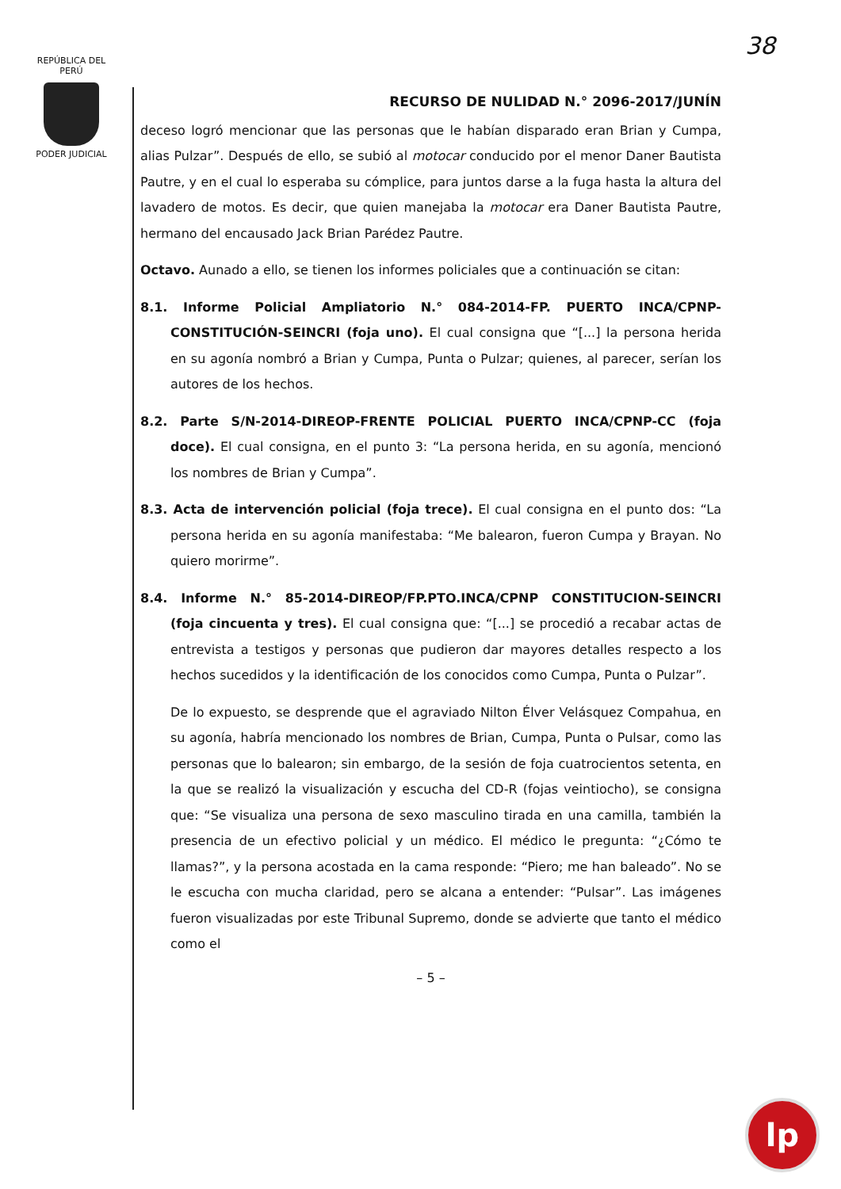REPÚBLICA DEL PERÚ
PODER JUDICIAL
38
RECURSO DE NULIDAD N.° 2096-2017/JUNÍN
deceso logró mencionar que las personas que le habían disparado eran Brian y Cumpa, alias Pulzar”. Después de ello, se subió al motocar conducido por el menor Daner Bautista Pautre, y en el cual lo esperaba su cómplice, para juntos darse a la fuga hasta la altura del lavadero de motos. Es decir, que quien manejaba la motocar era Daner Bautista Pautre, hermano del encausado Jack Brian Parédez Pautre.
Octavo. Aunado a ello, se tienen los informes policiales que a continuación se citan:
8.1. Informe Policial Ampliatorio N.° 084-2014-FP. PUERTO INCA/CPNP-CONSTITUCIÓN-SEINCRI (foja uno). El cual consigna que “[...] la persona herida en su agonía nombró a Brian y Cumpa, Punta o Pulzar; quienes, al parecer, serían los autores de los hechos.
8.2. Parte S/N-2014-DIREOP-FRENTE POLICIAL PUERTO INCA/CPNP-CC (foja doce). El cual consigna, en el punto 3: “La persona herida, en su agonía, mencionó los nombres de Brian y Cumpa”.
8.3. Acta de intervención policial (foja trece). El cual consigna en el punto dos: “La persona herida en su agonía manifestaba: “Me balearon, fueron Cumpa y Brayan. No quiero morirme”.
8.4. Informe N.° 85-2014-DIREOP/FP.PTO.INCA/CPNP CONSTITUCION-SEINCRI (foja cincuenta y tres). El cual consigna que: “[...] se procedió a recabar actas de entrevista a testigos y personas que pudieron dar mayores detalles respecto a los hechos sucedidos y la identificación de los conocidos como Cumpa, Punta o Pulzar”.
De lo expuesto, se desprende que el agraviado Nilton Élver Velásquez Compahua, en su agonía, habría mencionado los nombres de Brian, Cumpa, Punta o Pulsar, como las personas que lo balearon; sin embargo, de la sesión de foja cuatrocientos setenta, en la que se realizó la visualización y escucha del CD-R (fojas veintiocho), se consigna que: “Se visualiza una persona de sexo masculino tirada en una camilla, también la presencia de un efectivo policial y un médico. El médico le pregunta: “¿Cómo te llamas?”, y la persona acostada en la cama responde: “Piero; me han baleado”. No se le escucha con mucha claridad, pero se alcana a entender: “Pulsar”. Las imágenes fueron visualizadas por este Tribunal Supremo, donde se advierte que tanto el médico como el
– 5 –
lp